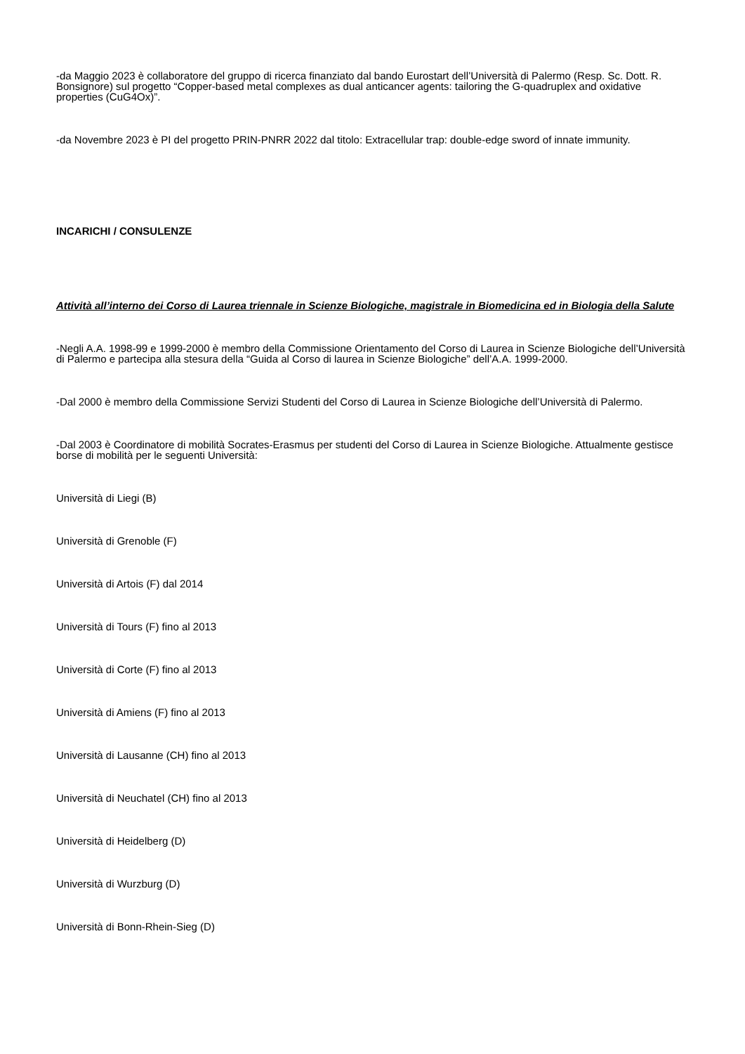-da Maggio 2023 è collaboratore del gruppo di ricerca finanziato dal bando Eurostart dell’Università di Palermo (Resp. Sc. Dott. R. Bonsignore) sul progetto “Copper-based metal complexes as dual anticancer agents: tailoring the G-quadruplex and oxidative properties (CuG4Ox)”.
-da Novembre 2023 è PI del progetto PRIN-PNRR 2022 dal titolo: Extracellular trap: double-edge sword of innate immunity.
INCARICHI / CONSULENZE
Attività all’interno dei Corso di Laurea triennale in Scienze Biologiche, magistrale in Biomedicina ed in Biologia della Salute
-Negli A.A. 1998-99 e 1999-2000 è membro della Commissione Orientamento del Corso di Laurea in Scienze Biologiche dell’Università di Palermo e partecipa alla stesura della “Guida al Corso di laurea in Scienze Biologiche” dell’A.A. 1999-2000.
-Dal 2000 è membro della Commissione Servizi Studenti del Corso di Laurea in Scienze Biologiche dell’Università di Palermo.
-Dal 2003 è Coordinatore di mobilità Socrates-Erasmus per studenti del Corso di Laurea in Scienze Biologiche. Attualmente gestisce borse di mobilità per le seguenti Università:
Università di Liegi (B)
Università di Grenoble (F)
Università di Artois (F) dal 2014
Università di Tours (F) fino al 2013
Università di Corte (F) fino al 2013
Università di Amiens (F) fino al 2013
Università di Lausanne (CH) fino al 2013
Università di Neuchatel (CH) fino al 2013
Università di Heidelberg (D)
Università di Wurzburg (D)
Università di Bonn-Rhein-Sieg (D)